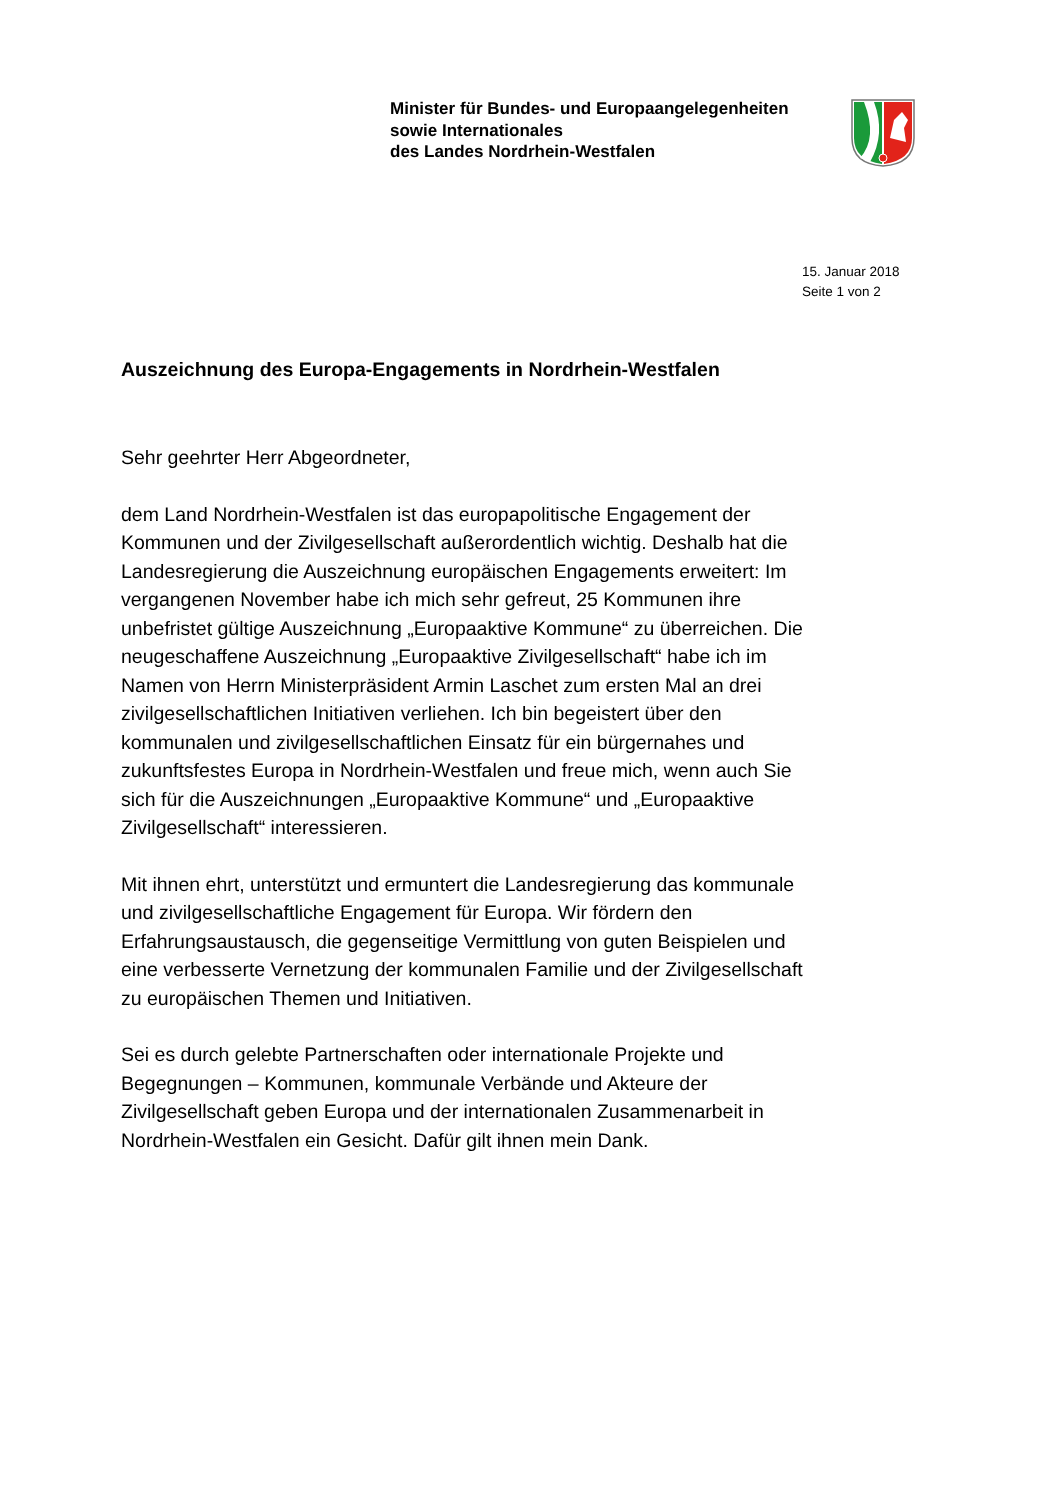Minister für Bundes- und Europaangelegenheiten
sowie Internationales
des Landes Nordrhein-Westfalen
15. Januar 2018
Seite 1 von 2
Auszeichnung des Europa-Engagements in Nordrhein-Westfalen
Sehr geehrter Herr Abgeordneter,
dem Land Nordrhein-Westfalen ist das europapolitische Engagement der Kommunen und der Zivilgesellschaft außerordentlich wichtig. Deshalb hat die Landesregierung die Auszeichnung europäischen Engagements erweitert: Im vergangenen November habe ich mich sehr gefreut, 25 Kommunen ihre unbefristet gültige Auszeichnung „Europaaktive Kommune“ zu überreichen. Die neugeschaffene Auszeichnung „Europaaktive Zivilgesellschaft“ habe ich im Namen von Herrn Ministerpräsident Armin Laschet zum ersten Mal an drei zivilgesellschaftlichen Initiativen verliehen. Ich bin begeistert über den kommunalen und zivilgesellschaftlichen Einsatz für ein bürgernahes und zukunftsfestes Europa in Nordrhein-Westfalen und freue mich, wenn auch Sie sich für die Auszeichnungen „Europaaktive Kommune“ und „Europaaktive Zivilgesellschaft“ interessieren.
Mit ihnen ehrt, unterstützt und ermuntert die Landesregierung das kommunale und zivilgesellschaftliche Engagement für Europa. Wir fördern den Erfahrungsaustausch, die gegenseitige Vermittlung von guten Beispielen und eine verbesserte Vernetzung der kommunalen Familie und der Zivilgesellschaft zu europäischen Themen und Initiativen.
Sei es durch gelebte Partnerschaften oder internationale Projekte und Begegnungen – Kommunen, kommunale Verbände und Akteure der Zivilgesellschaft geben Europa und der internationalen Zusammenarbeit in Nordrhein-Westfalen ein Gesicht. Dafür gilt ihnen mein Dank.